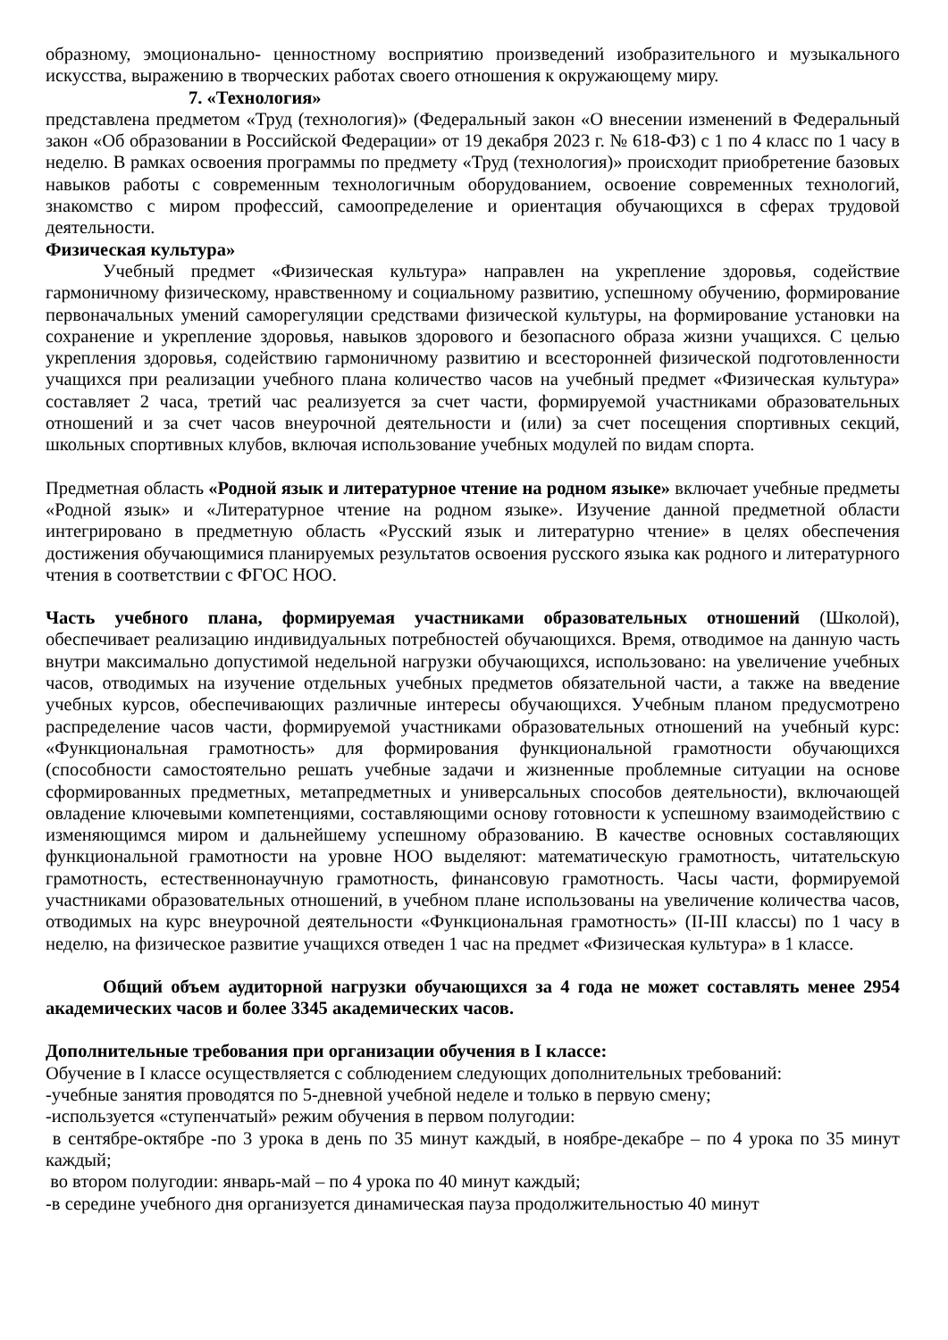образному, эмоционально- ценностному восприятию произведений изобразительного и музыкального искусства, выражению в творческих работах своего отношения к окружающему миру.
7. «Технология»
представлена предметом «Труд (технология)» (Федеральный закон «О внесении изменений в Федеральный закон «Об образовании в Российской Федерации» от 19 декабря 2023 г. № 618-ФЗ) с 1 по 4 класс по 1 часу в неделю. В рамках освоения программы по предмету «Труд (технология)» происходит приобретение базовых навыков работы с современным технологичным оборудованием, освоение современных технологий, знакомство с миром профессий, самоопределение и ориентация обучающихся в сферах трудовой деятельности.
Физическая культура»
Учебный предмет «Физическая культура» направлен на укрепление здоровья, содействие гармоничному физическому, нравственному и социальному развитию, успешному обучению, формирование первоначальных умений саморегуляции средствами физической культуры, на формирование установки на сохранение и укрепление здоровья, навыков здорового и безопасного образа жизни учащихся. С целью укрепления здоровья, содействию гармоничному развитию и всесторонней физической подготовленности учащихся при реализации учебного плана количество часов на учебный предмет «Физическая культура» составляет 2 часа, третий час реализуется за счет части, формируемой участниками образовательных отношений и за счет часов внеурочной деятельности и (или) за счет посещения спортивных секций, школьных спортивных клубов, включая использование учебных модулей по видам спорта.
Предметная область «Родной язык и литературное чтение на родном языке» включает учебные предметы «Родной язык» и «Литературное чтение на родном языке». Изучение данной предметной области интегрировано в предметную область «Русский язык и литературно чтение» в целях обеспечения достижения обучающимися планируемых результатов освоения русского языка как родного и литературного чтения в соответствии с ФГОС НОО.
Часть учебного плана, формируемая участниками образовательных отношений (Школой), обеспечивает реализацию индивидуальных потребностей обучающихся. Время, отводимое на данную часть внутри максимально допустимой недельной нагрузки обучающихся, использовано: на увеличение учебных часов, отводимых на изучение отдельных учебных предметов обязательной части, а также на введение учебных курсов, обеспечивающих различные интересы обучающихся. Учебным планом предусмотрено распределение часов части, формируемой участниками образовательных отношений на учебный курс: «Функциональная грамотность» для формирования функциональной грамотности обучающихся (способности самостоятельно решать учебные задачи и жизненные проблемные ситуации на основе сформированных предметных, метапредметных и универсальных способов деятельности), включающей овладение ключевыми компетенциями, составляющими основу готовности к успешному взаимодействию с изменяющимся миром и дальнейшему успешному образованию. В качестве основных составляющих функциональной грамотности на уровне НОО выделяют: математическую грамотность, читательскую грамотность, естественнонаучную грамотность, финансовую грамотность. Часы части, формируемой участниками образовательных отношений, в учебном плане использованы на увеличение количества часов, отводимых на курс внеурочной деятельности «Функциональная грамотность» (II-III классы) по 1 часу в неделю, на физическое развитие учащихся отведен 1 час на предмет «Физическая культура» в 1 классе.
Общий объем аудиторной нагрузки обучающихся за 4 года не может составлять менее 2954 академических часов и более 3345 академических часов.
Дополнительные требования при организации обучения в I классе:
Обучение в I классе осуществляется с соблюдением следующих дополнительных требований:
-учебные занятия проводятся по 5-дневной учебной неделе и только в первую смену;
-используется «ступенчатый» режим обучения в первом полугодии:
в сентябре-октябре -по 3 урока в день по 35 минут каждый, в ноябре-декабре – по 4 урока по 35 минут каждый;
во втором полугодии: январь-май – по 4 урока по 40 минут каждый;
-в середине учебного дня организуется динамическая пауза продолжительностью 40 минут